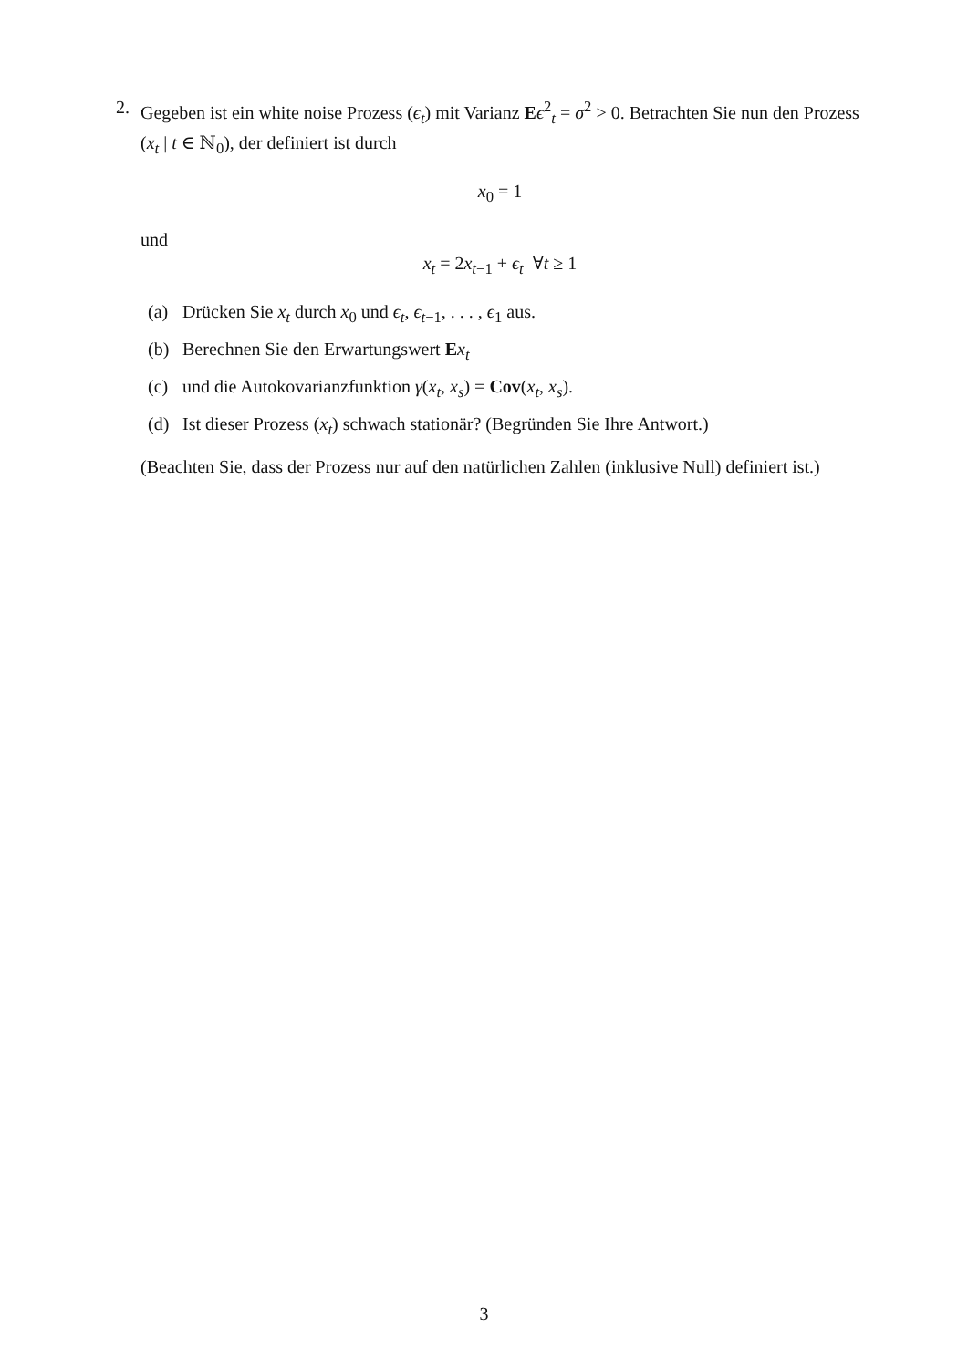2. Gegeben ist ein white noise Prozess (ϵ<sub>t</sub>) mit Varianz Eϵ<sup>2</sup><sub>t</sub> = σ<sup>2</sup> > 0. Betrachten Sie nun den Prozess (x<sub>t</sub> | t ∈ ℕ<sub>0</sub>), der definiert ist durch
x<sub>0</sub> = 1
und
x<sub>t</sub> = 2x<sub>t−1</sub> + ϵ<sub>t</sub> ∀t ≥ 1
(a) Drücken Sie x<sub>t</sub> durch x<sub>0</sub> und ϵ<sub>t</sub>, ϵ<sub>t−1</sub>, . . . , ϵ<sub>1</sub> aus.
(b) Berechnen Sie den Erwartungswert Ex<sub>t</sub>
(c) und die Autokovarianzfunktion γ(x<sub>t</sub>, x<sub>s</sub>) = Cov(x<sub>t</sub>, x<sub>s</sub>).
(d) Ist dieser Prozess (x<sub>t</sub>) schwach stationär? (Begründen Sie Ihre Antwort.)
(Beachten Sie, dass der Prozess nur auf den natürlichen Zahlen (inklusive Null) definiert ist.)
3